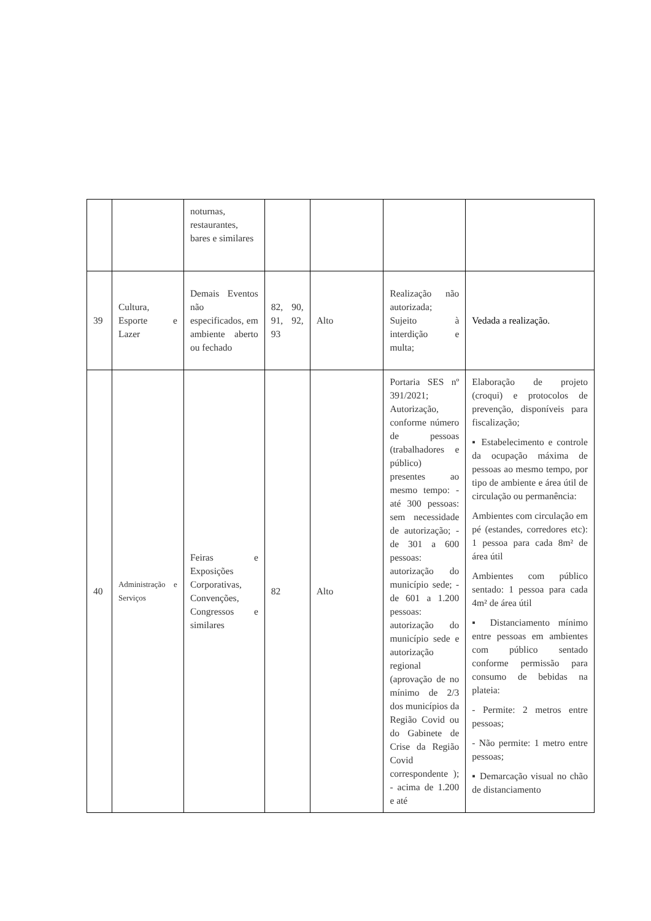| | | noturnas, restaurantes, bares e similares | | | | |
| 39 | Cultura, Esporte e Lazer | Demais Eventos não especificados, em ambiente aberto ou fechado | 82, 90, 91, 92, 93 | Alto | Realização não autorizada; Sujeito à interdição e multa; | Vedada a realização. |
| 40 | Administração e Serviços | Feiras e Exposições Corporativas, Convenções, Congressos e similares | 82 | Alto | Portaria SES nº 391/2021; Autorização, conforme número de pessoas (trabalhadores e público) presentes ao mesmo tempo: - até 300 pessoas: sem necessidade de autorização; - de 301 a 600 pessoas: autorização do município sede; - de 601 a 1.200 pessoas: autorização do município sede e autorização regional (aprovação de no mínimo de 2/3 dos municípios da Região Covid ou do Gabinete de Crise da Região Covid correspondente ); - acima de 1.200 e até | Elaboração de projeto (croqui) e protocolos de prevenção, disponíveis para fiscalização; ▪ Estabelecimento e controle da ocupação máxima de pessoas ao mesmo tempo, por tipo de ambiente e área útil de circulação ou permanência: Ambientes com circulação em pé (estandes, corredores etc): 1 pessoa para cada 8m² de área útil Ambientes com público sentado: 1 pessoa para cada 4m² de área útil ▪ Distanciamento mínimo entre pessoas em ambientes com público sentado conforme permissão para consumo de bebidas na plateia: - Permite: 2 metros entre pessoas; - Não permite: 1 metro entre pessoas; ▪ Demarcação visual no chão de distanciamento |